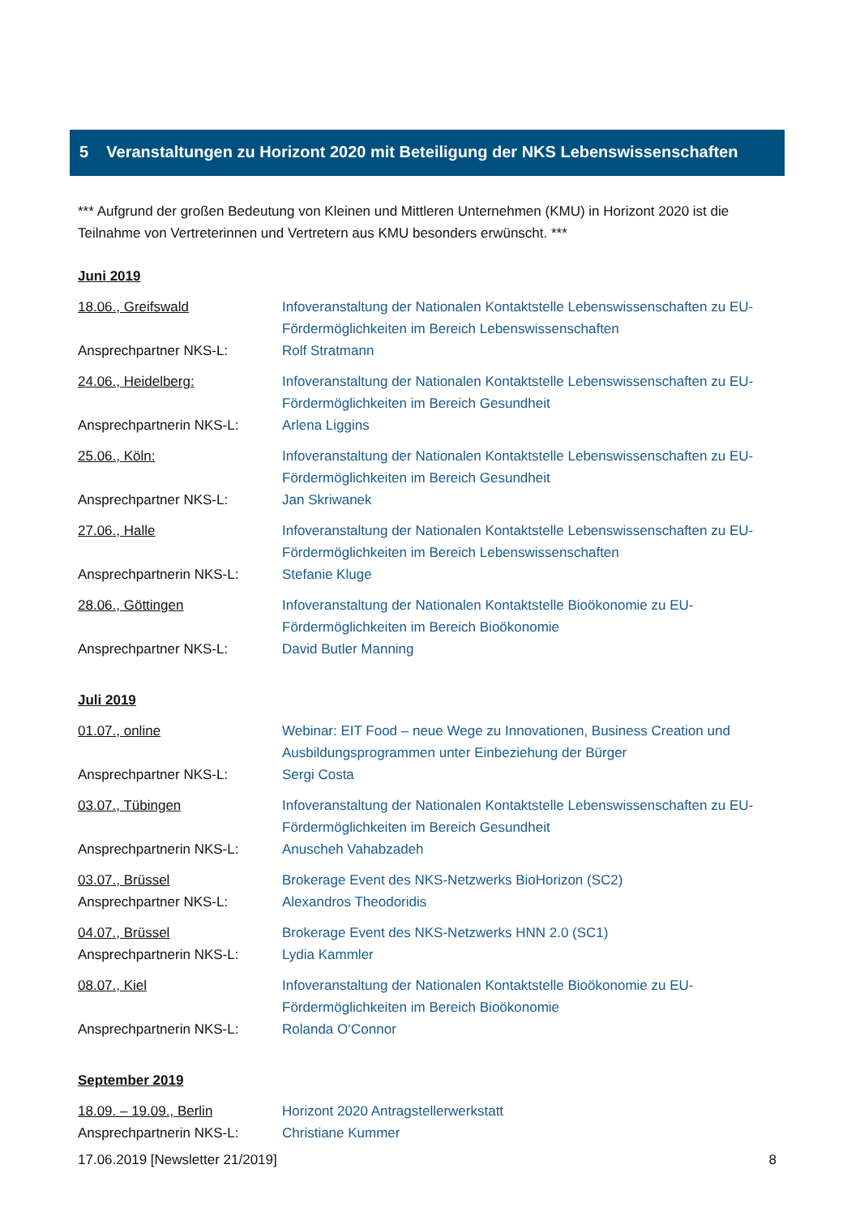5 Veranstaltungen zu Horizont 2020 mit Beteiligung der NKS Lebenswissenschaften
*** Aufgrund der großen Bedeutung von Kleinen und Mittleren Unternehmen (KMU) in Horizont 2020 ist die Teilnahme von Vertreterinnen und Vertretern aus KMU besonders erwünscht. ***
Juni 2019
18.06., Greifswald Infoveranstaltung der Nationalen Kontaktstelle Lebenswissenschaften zu EU-Fördermöglichkeiten im Bereich Lebenswissenschaften
Ansprechpartner NKS-L: Rolf Stratmann
24.06., Heidelberg: Infoveranstaltung der Nationalen Kontaktstelle Lebenswissenschaften zu EU-Fördermöglichkeiten im Bereich Gesundheit
Ansprechpartnerin NKS-L: Arlena Liggins
25.06., Köln: Infoveranstaltung der Nationalen Kontaktstelle Lebenswissenschaften zu EU-Fördermöglichkeiten im Bereich Gesundheit
Ansprechpartner NKS-L: Jan Skriwanek
27.06., Halle Infoveranstaltung der Nationalen Kontaktstelle Lebenswissenschaften zu EU-Fördermöglichkeiten im Bereich Lebenswissenschaften
Ansprechpartnerin NKS-L: Stefanie Kluge
28.06., Göttingen Infoveranstaltung der Nationalen Kontaktstelle Bioökonomie zu EU-Fördermöglichkeiten im Bereich Bioökonomie
Ansprechpartner NKS-L: David Butler Manning
Juli 2019
01.07., online Webinar: EIT Food – neue Wege zu Innovationen, Business Creation und Ausbildungsprogrammen unter Einbeziehung der Bürger
Ansprechpartner NKS-L: Sergi Costa
03.07., Tübingen Infoveranstaltung der Nationalen Kontaktstelle Lebenswissenschaften zu EU-Fördermöglichkeiten im Bereich Gesundheit
Ansprechpartnerin NKS-L: Anuscheh Vahabzadeh
03.07., Brüssel Brokerage Event des NKS-Netzwerks BioHorizon (SC2)
Ansprechpartner NKS-L: Alexandros Theodoridis
04.07., Brüssel Brokerage Event des NKS-Netzwerks HNN 2.0 (SC1)
Ansprechpartnerin NKS-L: Lydia Kammler
08.07., Kiel Infoveranstaltung der Nationalen Kontaktstelle Bioökonomie zu EU-Fördermöglichkeiten im Bereich Bioökonomie
Ansprechpartnerin NKS-L: Rolanda O‘Connor
September 2019
18.09. – 19.09., Berlin Horizont 2020 Antragstellerwerkstatt
Ansprechpartnerin NKS-L: Christiane Kummer
17.06.2019 [Newsletter 21/2019] 8